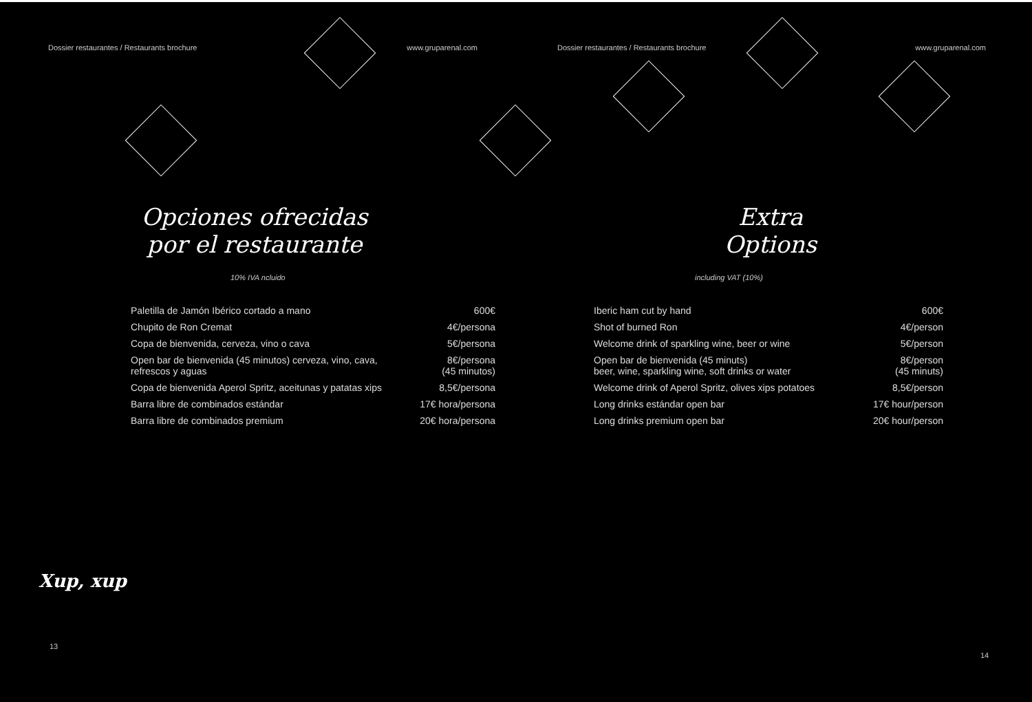Dossier restaurantes / Restaurants brochure www.gruparenal.com
Opciones ofrecidas
por el restaurante
10% IVA ncluido
| Paletilla de Jamón Ibérico cortado a mano | 600€ |
| Chupito de Ron Cremat | 4€/persona |
| Copa de bienvenida, cerveza, vino o cava | 5€/persona |
| Open bar de bienvenida (45 minutos) cerveza, vino, cava, refrescos y aguas | 8€/persona (45 minutos) |
| Copa de bienvenida Aperol Spritz, aceitunas y patatas xips | 8,5€/persona |
| Barra libre de combinados estándar | 17€ hora/persona |
| Barra libre de combinados premium | 20€ hora/persona |
Xup, xup
13
Dossier restaurantes / Restaurants brochure www.gruparenal.com
Extra
Options
including VAT (10%)
| Iberic ham cut by hand | 600€ |
| Shot of burned Ron | 4€/person |
| Welcome drink of sparkling wine, beer or wine | 5€/person |
| Open bar de bienvenida (45 minuts) beer, wine, sparkling wine, soft drinks or water | 8€/person (45 minuts) |
| Welcome drink of Aperol Spritz, olives xips potatoes | 8,5€/person |
| Long drinks estándar open bar | 17€ hour/person |
| Long drinks premium open bar | 20€ hour/person |
14